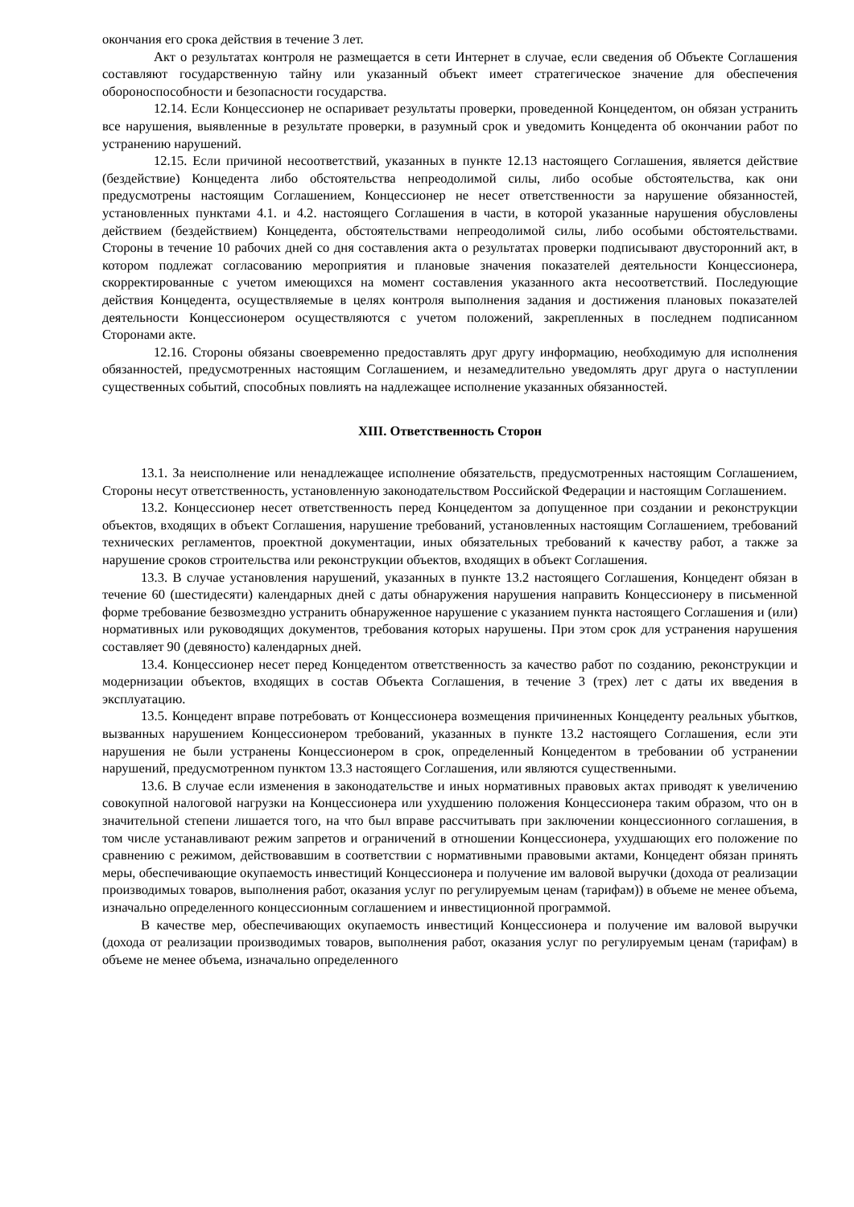окончания его срока действия в течение 3 лет.
Акт о результатах контроля не размещается в сети Интернет в случае, если сведения об Объекте Соглашения составляют государственную тайну или указанный объект имеет стратегическое значение для обеспечения обороноспособности и безопасности государства.
12.14. Если Концессионер не оспаривает результаты проверки, проведенной Концедентом, он обязан устранить все нарушения, выявленные в результате проверки, в разумный срок и уведомить Концедента об окончании работ по устранению нарушений.
12.15. Если причиной несоответствий, указанных в пункте 12.13 настоящего Соглашения, является действие (бездействие) Концедента либо обстоятельства непреодолимой силы, либо особые обстоятельства, как они предусмотрены настоящим Соглашением, Концессионер не несет ответственности за нарушение обязанностей, установленных пунктами 4.1. и 4.2. настоящего Соглашения в части, в которой указанные нарушения обусловлены действием (бездействием) Концедента, обстоятельствами непреодолимой силы, либо особыми обстоятельствами. Стороны в течение 10 рабочих дней со дня составления акта о результатах проверки подписывают двусторонний акт, в котором подлежат согласованию мероприятия и плановые значения показателей деятельности Концессионера, скорректированные с учетом имеющихся на момент составления указанного акта несоответствий. Последующие действия Концедента, осуществляемые в целях контроля выполнения задания и достижения плановых показателей деятельности Концессионером осуществляются с учетом положений, закрепленных в последнем подписанном Сторонами акте.
12.16. Стороны обязаны своевременно предоставлять друг другу информацию, необходимую для исполнения обязанностей, предусмотренных настоящим Соглашением, и незамедлительно уведомлять друг друга о наступлении существенных событий, способных повлиять на надлежащее исполнение указанных обязанностей.
XIII. Ответственность Сторон
13.1. За неисполнение или ненадлежащее исполнение обязательств, предусмотренных настоящим Соглашением, Стороны несут ответственность, установленную законодательством Российской Федерации и настоящим Соглашением.
13.2. Концессионер несет ответственность перед Концедентом за допущенное при создании и реконструкции объектов, входящих в объект Соглашения, нарушение требований, установленных настоящим Соглашением, требований технических регламентов, проектной документации, иных обязательных требований к качеству работ, а также за нарушение сроков строительства или реконструкции объектов, входящих в объект Соглашения.
13.3. В случае установления нарушений, указанных в пункте 13.2 настоящего Соглашения, Концедент обязан в течение 60 (шестидесяти) календарных дней с даты обнаружения нарушения направить Концессионеру в письменной форме требование безвозмездно устранить обнаруженное нарушение с указанием пункта настоящего Соглашения и (или) нормативных или руководящих документов, требования которых нарушены. При этом срок для устранения нарушения составляет 90 (девяносто) календарных дней.
13.4. Концессионер несет перед Концедентом ответственность за качество работ по созданию, реконструкции и модернизации объектов, входящих в состав Объекта Соглашения, в течение 3 (трех) лет с даты их введения в эксплуатацию.
13.5. Концедент вправе потребовать от Концессионера возмещения причиненных Концеденту реальных убытков, вызванных нарушением Концессионером требований, указанных в пункте 13.2 настоящего Соглашения, если эти нарушения не были устранены Концессионером в срок, определенный Концедентом в требовании об устранении нарушений, предусмотренном пунктом 13.3 настоящего Соглашения, или являются существенными.
13.6. В случае если изменения в законодательстве и иных нормативных правовых актах приводят к увеличению совокупной налоговой нагрузки на Концессионера или ухудшению положения Концессионера таким образом, что он в значительной степени лишается того, на что был вправе рассчитывать при заключении концессионного соглашения, в том числе устанавливают режим запретов и ограничений в отношении Концессионера, ухудшающих его положение по сравнению с режимом, действовавшим в соответствии с нормативными правовыми актами, Концедент обязан принять меры, обеспечивающие окупаемость инвестиций Концессионера и получение им валовой выручки (дохода от реализации производимых товаров, выполнения работ, оказания услуг по регулируемым ценам (тарифам)) в объеме не менее объема, изначально определенного концессионным соглашением и инвестиционной программой.
В качестве мер, обеспечивающих окупаемость инвестиций Концессионера и получение им валовой выручки (дохода от реализации производимых товаров, выполнения работ, оказания услуг по регулируемым ценам (тарифам) в объеме не менее объема, изначально определенного